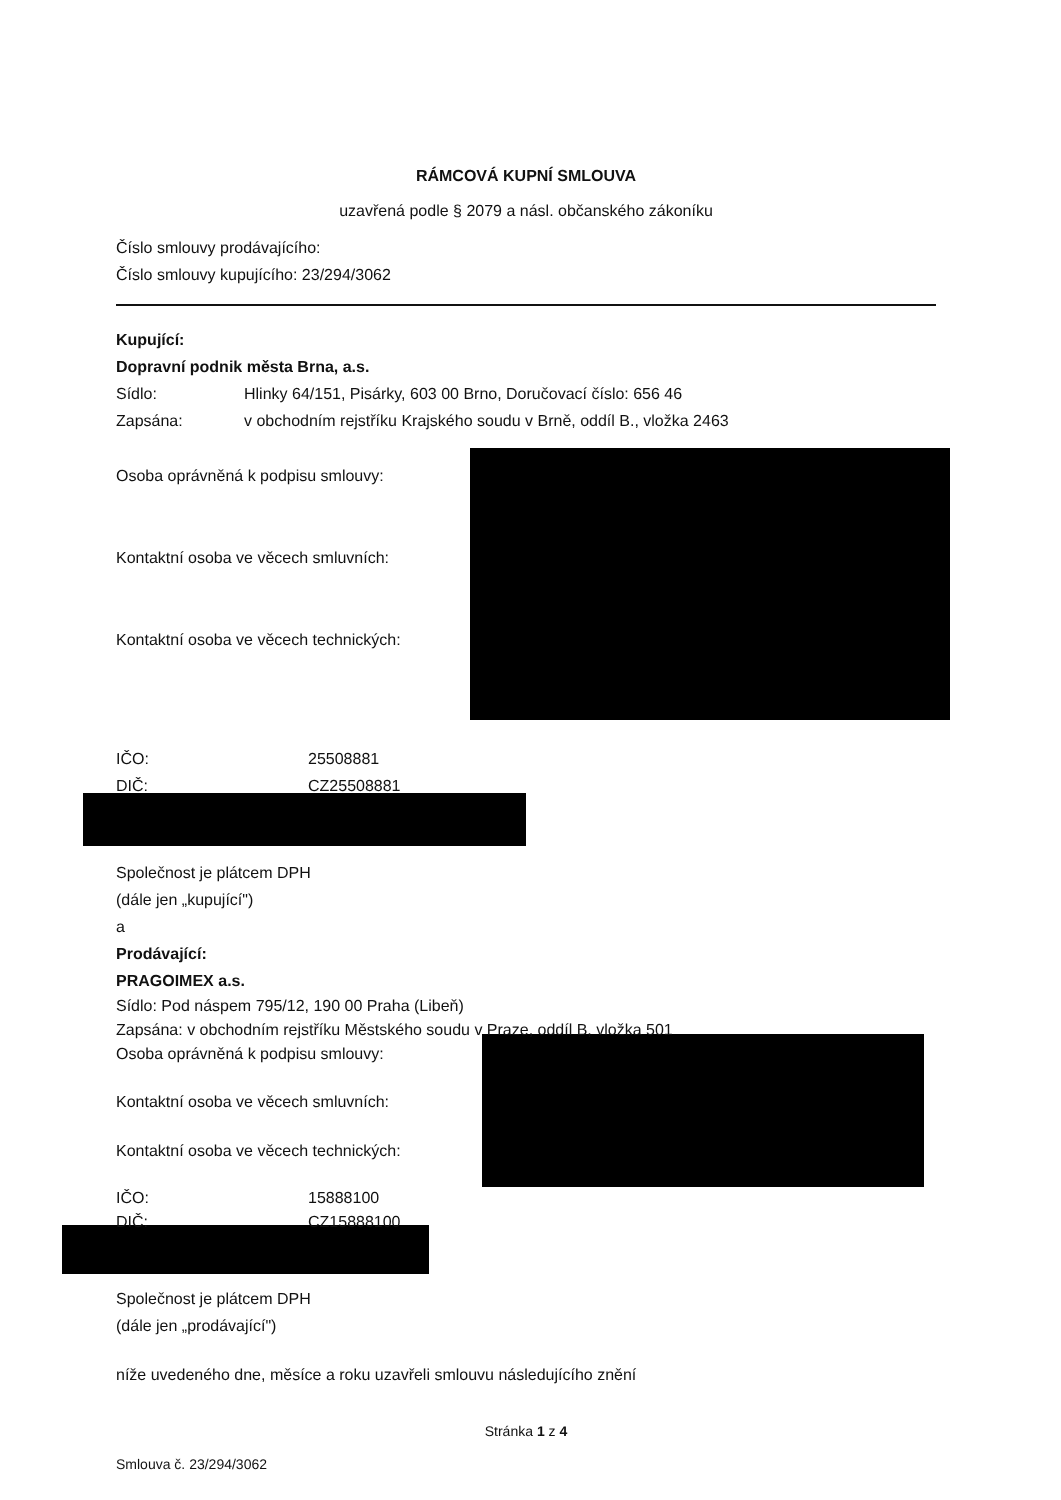RÁMCOVÁ KUPNÍ SMLOUVA
uzavřená podle § 2079 a násl. občanského zákoníku
Číslo smlouvy prodávajícího:
Číslo smlouvy kupujícího: 23/294/3062
Kupující:
Dopravní podnik města Brna, a.s.
Sídlo: Hlinky 64/151, Pisárky, 603 00 Brno, Doručovací číslo: 656 46
Zapsána: v obchodním rejstříku Krajského soudu v Brně, oddíl B., vložka 2463
Osoba oprávněná k podpisu smlouvy:
Kontaktní osoba ve věcech smluvních:
Kontaktní osoba ve věcech technických:
IČO: 25508881
DIČ: CZ25508881
Společnost je plátcem DPH
(dále jen „kupující")
a
Prodávající:
PRAGOIMEX a.s.
Sídlo: Pod náspem 795/12, 190 00 Praha (Libeň)
Zapsána: v obchodním rejstříku Městského soudu v Praze, oddíl B, vložka 501
Osoba oprávněná k podpisu smlouvy:
Kontaktní osoba ve věcech smluvních:
Kontaktní osoba ve věcech technických:
IČO: 15888100
DIČ: CZ15888100
Společnost je plátcem DPH
(dále jen „prodávající")
níže uvedeného dne, měsíce a roku uzavřeli smlouvu následujícího znění
Stránka 1 z 4
Smlouva č. 23/294/3062